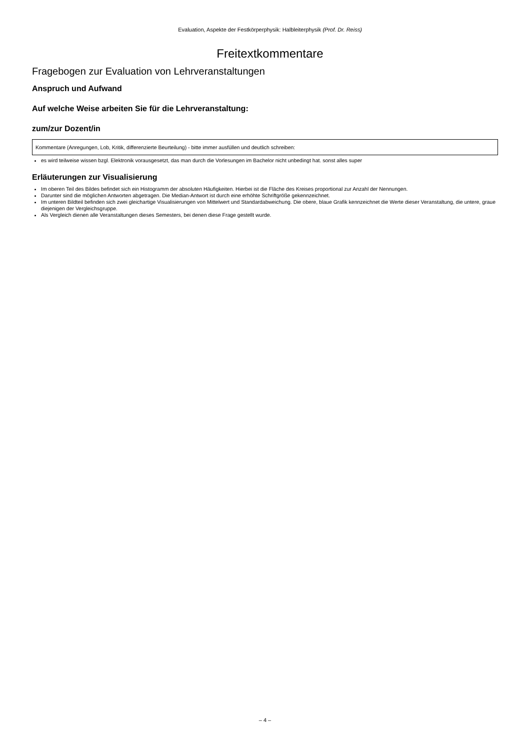Evaluation, Aspekte der Festkörperphysik: Halbleiterphysik (Prof. Dr. Reiss)
Freitextkommentare
Fragebogen zur Evaluation von Lehrveranstaltungen
Anspruch und Aufwand
Auf welche Weise arbeiten Sie für die Lehrveranstaltung:
zum/zur Dozent/in
Kommentare (Anregungen, Lob, Kritik, differenzierte Beurteilung) - bitte immer ausfüllen und deutlich schreiben:
es wird teilweise wissen bzgl. Elektronik vorausgesetzt, das man durch die Vorlesungen im Bachelor nicht unbedingt hat. sonst alles super
Erläuterungen zur Visualisierung
Im oberen Teil des Bildes befindet sich ein Histogramm der absoluten Häufigkeiten. Hierbei ist die Fläche des Kreises proportional zur Anzahl der Nennungen.
Darunter sind die möglichen Antworten abgetragen. Die Median-Antwort ist durch eine erhöhte Schriftgröße gekennzeichnet.
Im unteren Bildteil befinden sich zwei gleichartige Visualisierungen von Mittelwert und Standardabweichung. Die obere, blaue Grafik kennzeichnet die Werte dieser Veranstaltung, die untere, graue diejenigen der Vergleichsgruppe.
Als Vergleich dienen alle Veranstaltungen dieses Semesters, bei denen diese Frage gestellt wurde.
– 4 –